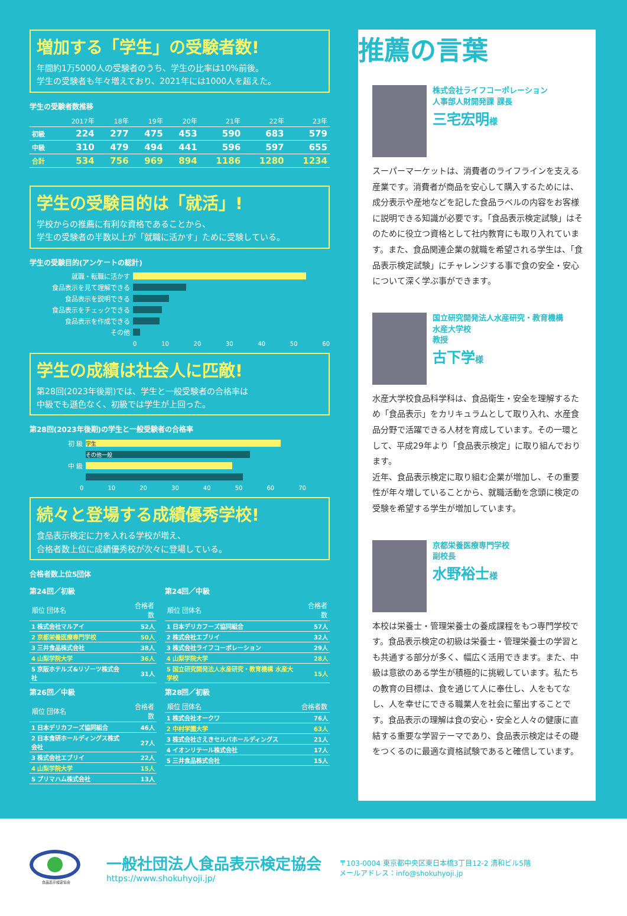増加する「学生」の受験者数!
年間約1万5000人の受験者のうち、学生の比率は10%前後。
学生の受験者も年々増えており、2021年には1000人を超えた。
学生の受験者数推移
| | 2017年 | 18年 | 19年 | 20年 | 21年 | 22年 | 23年 |
| --- | --- | --- | --- | --- | --- | --- | --- |
| 初級 | 224 | 277 | 475 | 453 | 590 | 683 | 579 |
| 中級 | 310 | 479 | 494 | 441 | 596 | 597 | 655 |
| 合計 | 534 | 756 | 969 | 894 | 1186 | 1280 | 1234 |
学生の受験目的は「就活」!
学校からの推薦に有利な資格であることから、
学生の受験者の半数以上が「就職に活かす」ために受験している。
学生の受験目的(アンケートの総計)
就職・転職に活かす
食品表示を見て理解できる
食品表示を説明できる
食品表示をチェックできる
食品表示を作成できる
その他
0 10 20 30 40 50 60
学生の成績は社会人に匹敵!
第28回(2023年後期)では、学生と一般受験者の合格率は
中級でも遜色なく、初級では学生が上回った。
第28回(2023年後期)の学生と一般受験者の合格率
初 級 学生
その他一般
中 級
0 10 20 30 40 50 60 70
続々と登場する成績優秀学校!
食品表示検定に力を入れる学校が増え、
合格者数上位に成績優秀校が次々に登場している。
合格者数上位5団体
第24回／初級
| 順位 団体名 | 合格者数 |
| --- | --- |
| 1 株式会社マルアイ | 52人 |
| 2 京都栄養医療専門学校 | 50人 |
| 3 三井食品株式会社 | 38人 |
| 4 山梨学院大学 | 36人 |
| 5 京阪ホテルズ&リゾーツ株式会社 | 31人 |
第26回／中級
| 順位 団体名 | 合格者数 |
| --- | --- |
| 1 日本デリカフーズ協同組合 | 46人 |
| 2 日本食研ホールディングス株式会社 | 27人 |
| 3 株式会社エブリイ | 22人 |
| 4 山梨学院大学 | 15人 |
| 5 プリマハム株式会社 | 13人 |
第24回／中級
| 順位 団体名 | 合格者数 |
| --- | --- |
| 1 日本デリカフーズ協同組合 | 57人 |
| 2 株式会社エブリイ | 32人 |
| 3 株式会社ライフコーポレーション | 29人 |
| 4 山梨学院大学 | 28人 |
| 5 国立研究開発法人水産研究・教育機構 水産大学校 | 15人 |
第28回／初級
| 順位 団体名 | 合格者数 |
| --- | --- |
| 1 株式会社オークワ | 76人 |
| 2 中村学園大学 | 63人 |
| 3 株式会社さえきセルバホールディングス | 21人 |
| 4 イオンリテール株式会社 | 17人 |
| 5 三井食品株式会社 | 15人 |
推薦の言葉
株式会社ライフコーポレーション
人事部人財開発課 課長
三宅宏明様
スーパーマーケットは、消費者のライフラインを支える産業です。消費者が商品を安心して購入するためには、成分表示や産地などを記した食品ラベルの内容をお客様に説明できる知識が必要です。「食品表示検定試験」はそのために役立つ資格として社内教育にも取り入れています。また、食品関連企業の就職を希望される学生は、「食品表示検定試験」にチャレンジする事で食の安全・安心について深く学ぶ事ができます。
国立研究開発法人水産研究・教育機構
水産大学校
教授
古下学様
水産大学校食品科学科は、食品衛生・安全を理解するため「食品表示」をカリキュラムとして取り入れ、水産食品分野で活躍できる人材を育成しています。その一環として、平成29年より「食品表示検定」に取り組んでおります。
近年、食品表示検定に取り組む企業が増加し、その重要性が年々増していることから、就職活動を念頭に検定の受験を希望する学生が増加しています。
京都栄養医療専門学校
副校長
水野裕士様
本校は栄養士・管理栄養士の養成課程をもつ専門学校です。食品表示検定の初級は栄養士・管理栄養士の学習とも共通する部分が多く、幅広く活用できます。また、中級は意欲のある学生が積極的に挑戦しています。私たちの教育の目標は、食を通じて人に奉仕し、人をもてなし、人を幸せにできる職業人を社会に輩出することです。食品表示の理解は食の安心・安全と人々の健康に直結する重要な学習テーマであり、食品表示検定はその礎をつくるのに最適な資格試験であると確信しています。
食品表示検定協会
一般社団法人食品表示検定協会
https://www.shokuhyoji.jp/
〒103-0004 東京都中央区東日本橋3丁目12-2 清和ビル5階
メールアドレス：info@shokuhyoji.jp